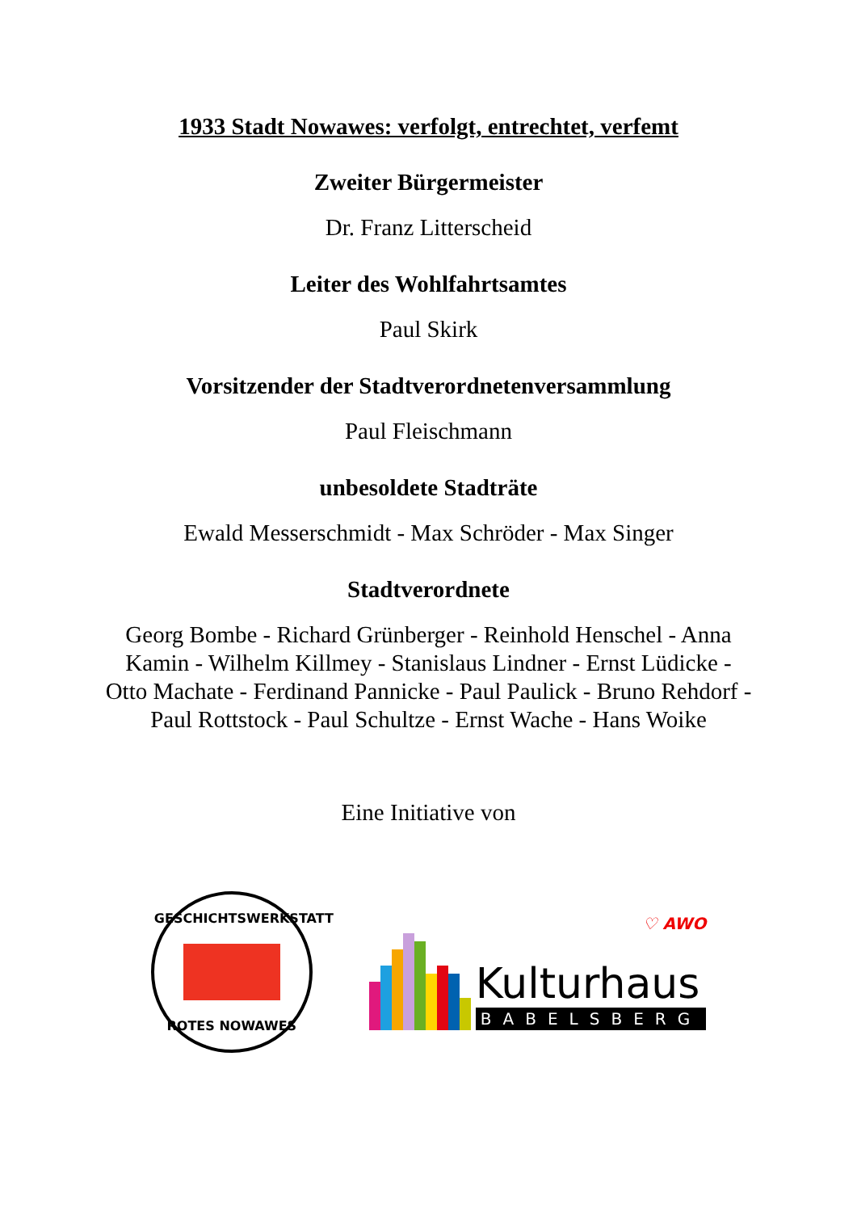1933 Stadt Nowawes: verfolgt, entrechtet, verfemt
Zweiter Bürgermeister
Dr. Franz Litterscheid
Leiter des Wohlfahrtsamtes
Paul Skirk
Vorsitzender der Stadtverordnetenversammlung
Paul Fleischmann
unbesoldete Stadträte
Ewald Messerschmidt - Max Schröder - Max Singer
Stadtverordnete
Georg Bombe - Richard Grünberger - Reinhold Henschel - Anna Kamin - Wilhelm Killmey - Stanislaus Lindner - Ernst Lüdicke - Otto Machate - Ferdinand Pannicke - Paul Paulick - Bruno Rehdorf - Paul Rottstock - Paul Schultze - Ernst Wache - Hans Woike
Eine Initiative von
GESCHICHTSWERKSTATT
ROTES NOWAWES
♡ AWO
Kulturhaus
BABELSBERG